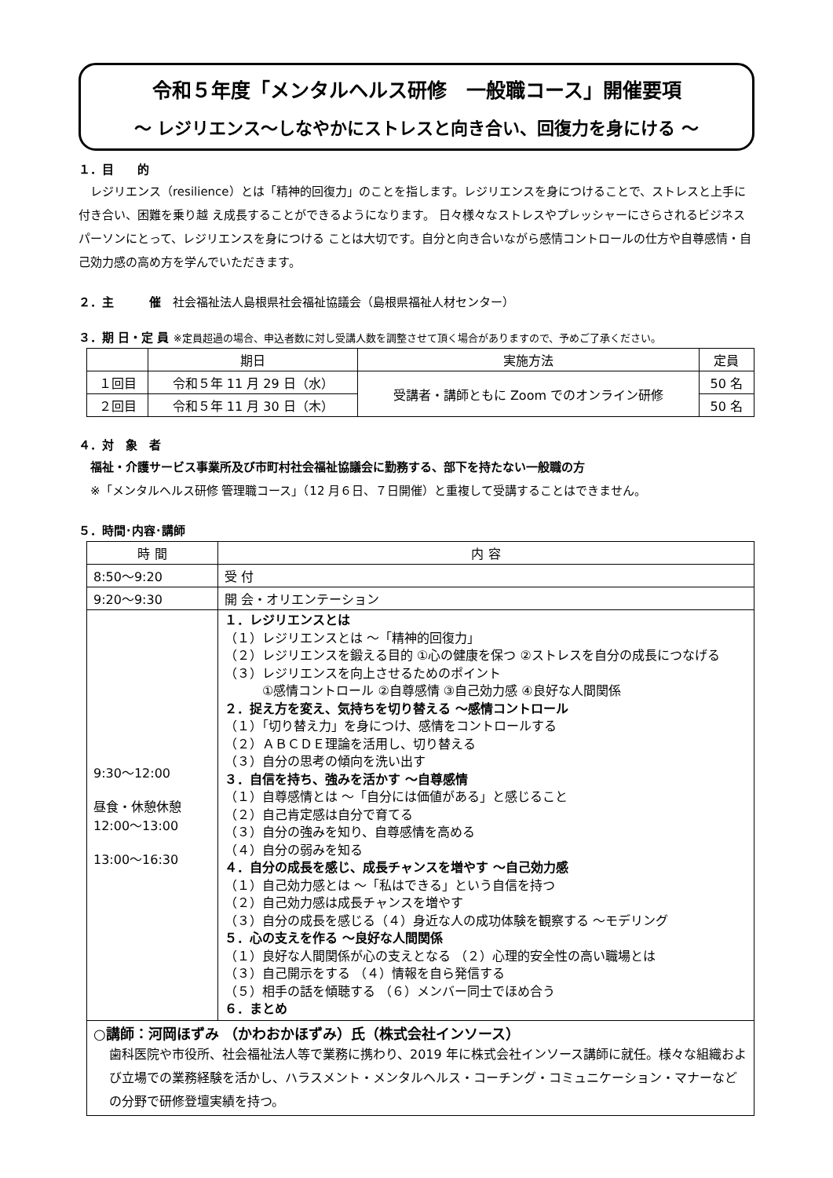令和５年度「メンタルヘルス研修　一般職コース」開催要項
～ レジリエンス～しなやかにストレスと向き合い、回復力を身にける ～
１．目　　的
　レジリエンス（resilience）とは「精神的回復力」のことを指します。レジリエンスを身につけることで、ストレスと上手に付き合い、困難を乗り越 え成長することができるようになります。 日々様々なストレスやプレッシャーにさらされるビジネスパーソンにとって、レジリエンスを身につける ことは大切です。自分と向き合いながら感情コントロールの仕方や自尊感情・自己効力感の高め方を学んでいただきます。
２．主　　　催　社会福祉法人島根県社会福祉協議会（島根県福祉人材センター）
３．期 日・定 員 ※定員超過の場合、申込者数に対し受講人数を調整させて頂く場合がありますので、予めご了承ください。
| | 期日 | 実施方法 | 定員 |
| --- | --- | --- | --- |
| １回目 | 令和５年 11 月 29 日（水） | 受講者・講師ともに Zoom でのオンライン研修 | 50 名 |
| ２回目 | 令和５年 11 月 30 日（木） | | 50 名 |
４．対　象　者
　福祉・介護サービス事業所及び市町村社会福祉協議会に勤務する、部下を持たない一般職の方
　※「メンタルヘルス研修 管理職コース」（12 月６日、７日開催）と重複して受講することはできません。
５．時間･内容･講師
| 時 間 | 内 容 |
| --- | --- |
| 8:50～9:20 | 受 付 |
| 9:20～9:30 | 開 会・オリエンテーション |
| 9:30～12:00 昼食・休憩休憩 12:00～13:00 13:00～16:30 | １．レジリエンスとは （１）レジリエンスとは ～「精神的回復力」 （２）レジリエンスを鍛える目的 ①心の健康を保つ ②ストレスを自分の成長につなげる （３）レジリエンスを向上させるためのポイント ①感情コントロール ②自尊感情 ③自己効力感 ④良好な人間関係 ２．捉え方を変え、気持ちを切り替える ～感情コントロール （１）「切り替え力」を身につけ、感情をコントロールする （２）ＡＢＣＤＥ理論を活用し、切り替える （３）自分の思考の傾向を洗い出す ３．自信を持ち、強みを活かす ～自尊感情 （１）自尊感情とは ～「自分には価値がある」と感じること （２）自己肯定感は自分で育てる （３）自分の強みを知り、自尊感情を高める （４）自分の弱みを知る ４．自分の成長を感じ、成長チャンスを増やす ～自己効力感 （１）自己効力感とは ～「私はできる」という自信を持つ （２）自己効力感は成長チャンスを増やす （３）自分の成長を感じる（４）身近な人の成功体験を観察する ～モデリング ５．心の支えを作る ～良好な人間関係 （１）良好な人間関係が心の支えとなる （２）心理的安全性の高い職場とは （３）自己開示をする （４）情報を自ら発信する （５）相手の話を傾聴する （６）メンバー同士でほめ合う ６．まとめ |
| ○講師：河岡ほずみ （かわおかほずみ）氏（株式会社インソース） 歯科医院や市役所、社会福祉法人等で業務に携わり、2019 年に株式会社インソース講師に就任。様々な組織および立場での業務経験を活かし、ハラスメント・メンタルヘルス・コーチング・コミュニケーション・マナーなどの分野で研修登壇実績を持つ。 | |